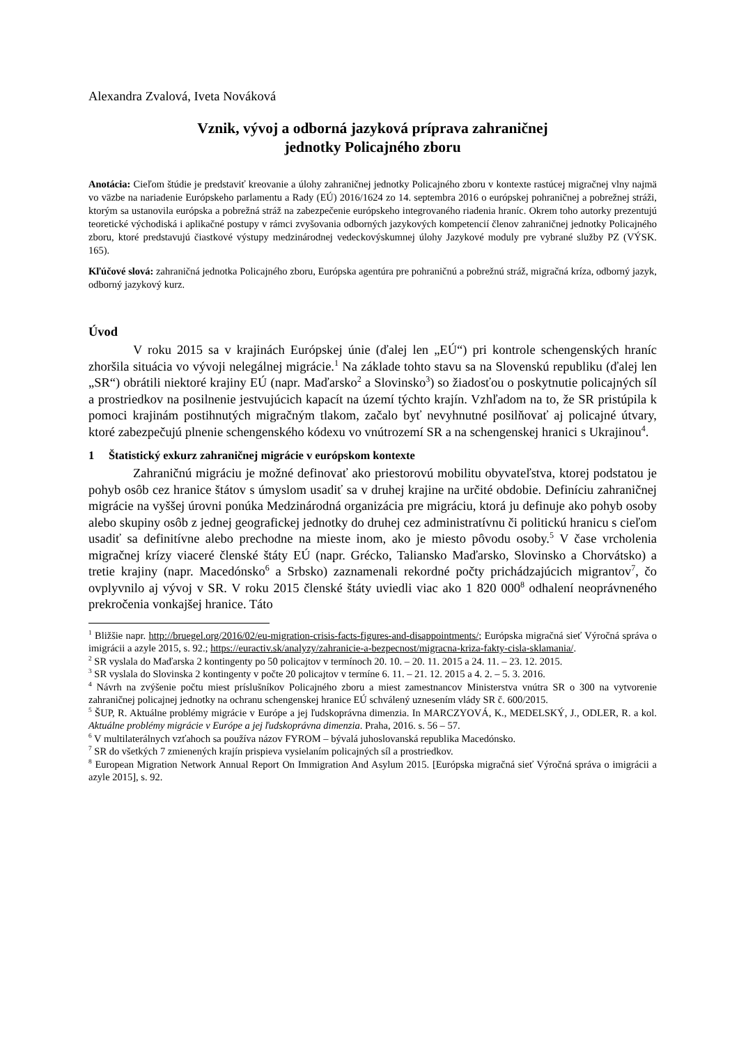Alexandra Zvalová, Iveta Nováková
Vznik, vývoj a odborná jazyková príprava zahraničnej
jednotky Policajného zboru
Anotácia: Cieľom štúdie je predstaviť kreovanie a úlohy zahraničnej jednotky Policajného zboru v kontexte rastúcej migračnej vlny najmä vo väzbe na nariadenie Európskeho parlamentu a Rady (EÚ) 2016/1624 zo 14. septembra 2016 o európskej pohraničnej a pobrežnej stráži, ktorým sa ustanovila európska a pobrežná stráž na zabezpečenie európskeho integrovaného riadenia hraníc. Okrem toho autorky prezentujú teoretické východiská i aplikačné postupy v rámci zvyšovania odborných jazykových kompetencií členov zahraničnej jednotky Policajného zboru, ktoré predstavujú čiastkové výstupy medzinárodnej vedeckovýskumnej úlohy Jazykové moduly pre vybrané služby PZ (VÝSK. 165).
Kľúčové slová: zahraničná jednotka Policajného zboru, Európska agentúra pre pohraničnú a pobrežnú stráž, migračná kríza, odborný jazyk, odborný jazykový kurz.
Úvod
V roku 2015 sa v krajinách Európskej únie (ďalej len „EÚ“) pri kontrole schengenských hraníc zhoršila situácia vo vývoji nelegálnej migrácie.<sup>1</sup> Na základe tohto stavu sa na Slovenskú republiku (ďalej len „SR“) obrátili niektoré krajiny EÚ (napr. Maďarsko<sup>2</sup> a Slovinsko<sup>3</sup>) so žiadosťou o poskytnutie policajných síl a prostriedkov na posilnenie jestvujúcich kapacít na území týchto krajín. Vzhľadom na to, že SR pristúpila k pomoci krajinám postihnutých migračným tlakom, začalo byť nevyhnutné posilňovať aj policajné útvary, ktoré zabezpečujú plnenie schengenského kódexu vo vnútrozemí SR a na schengenskej hranici s Ukrajinou<sup>4</sup>.
1 Štatistický exkurz zahraničnej migrácie v európskom kontexte
Zahraničnú migráciu je možné definovať ako priestorovú mobilitu obyvateľstva, ktorej podstatou je pohyb osôb cez hranice štátov s úmyslom usadiť sa v druhej krajine na určité obdobie. Definíciu zahraničnej migrácie na vyššej úrovni ponúka Medzinárodná organizácia pre migráciu, ktorá ju definuje ako pohyb osoby alebo skupiny osôb z jednej geografickej jednotky do druhej cez administratívnu či politickú hranicu s cieľom usadiť sa definitívne alebo prechodne na mieste inom, ako je miesto pôvodu osoby.<sup>5</sup> V čase vrcholenia migračnej krízy viaceré členské štáty EÚ (napr. Grécko, Taliansko Maďarsko, Slovinsko a Chorvátsko) a tretie krajiny (napr. Macedónsko<sup>6</sup> a Srbsko) zaznamenali rekordné počty prichádzajúcich migrantov<sup>7</sup>, čo ovplyvnilo aj vývoj v SR. V roku 2015 členské štáty uviedli viac ako 1 820 000<sup>8</sup> odhalení neoprávneného prekročenia vonkajšej hranice. Táto
<sup>1</sup> Bližšie napr. http://bruegel.org/2016/02/eu-migration-crisis-facts-figures-and-disappointments/; Európska migračná sieť Výročná správa o imigrácii a azyle 2015, s. 92.; https://euractiv.sk/analyzy/zahranicie-a-bezpecnost/migracna-kriza-fakty-cisla-sklamania/.
<sup>2</sup> SR vyslala do Maďarska 2 kontingenty po 50 policajtov v termínoch 20. 10. – 20. 11. 2015 a 24. 11. – 23. 12. 2015.
<sup>3</sup> SR vyslala do Slovinska 2 kontingenty v počte 20 policajtov v termíne 6. 11. – 21. 12. 2015 a 4. 2. – 5. 3. 2016.
<sup>4</sup> Návrh na zvýšenie počtu miest príslušníkov Policajného zboru a miest zamestnancov Ministerstva vnútra SR o 300 na vytvorenie zahraničnej policajnej jednotky na ochranu schengenskej hranice EÚ schválený uznesením vlády SR č. 600/2015.
<sup>5</sup> ŠUP, R. Aktuálne problémy migrácie v Európe a jej ľudskoprávna dimenzia. In MARCZYOVÁ, K., MEDELSKÝ, J., ODLER, R. a kol. Aktuálne problémy migrácie v Európe a jej ľudskoprávna dimenzia. Praha, 2016. s. 56 – 57.
<sup>6</sup> V multilaterálnych vzťahoch sa používa názov FYROM – bývalá juhoslovanská republika Macedónsko.
<sup>7</sup> SR do všetkých 7 zmienených krajín prispieva vysielaním policajných síl a prostriedkov.
<sup>8</sup> European Migration Network Annual Report On Immigration And Asylum 2015. [Európska migračná sieť Výročná správa o imigrácii a azyle 2015], s. 92.